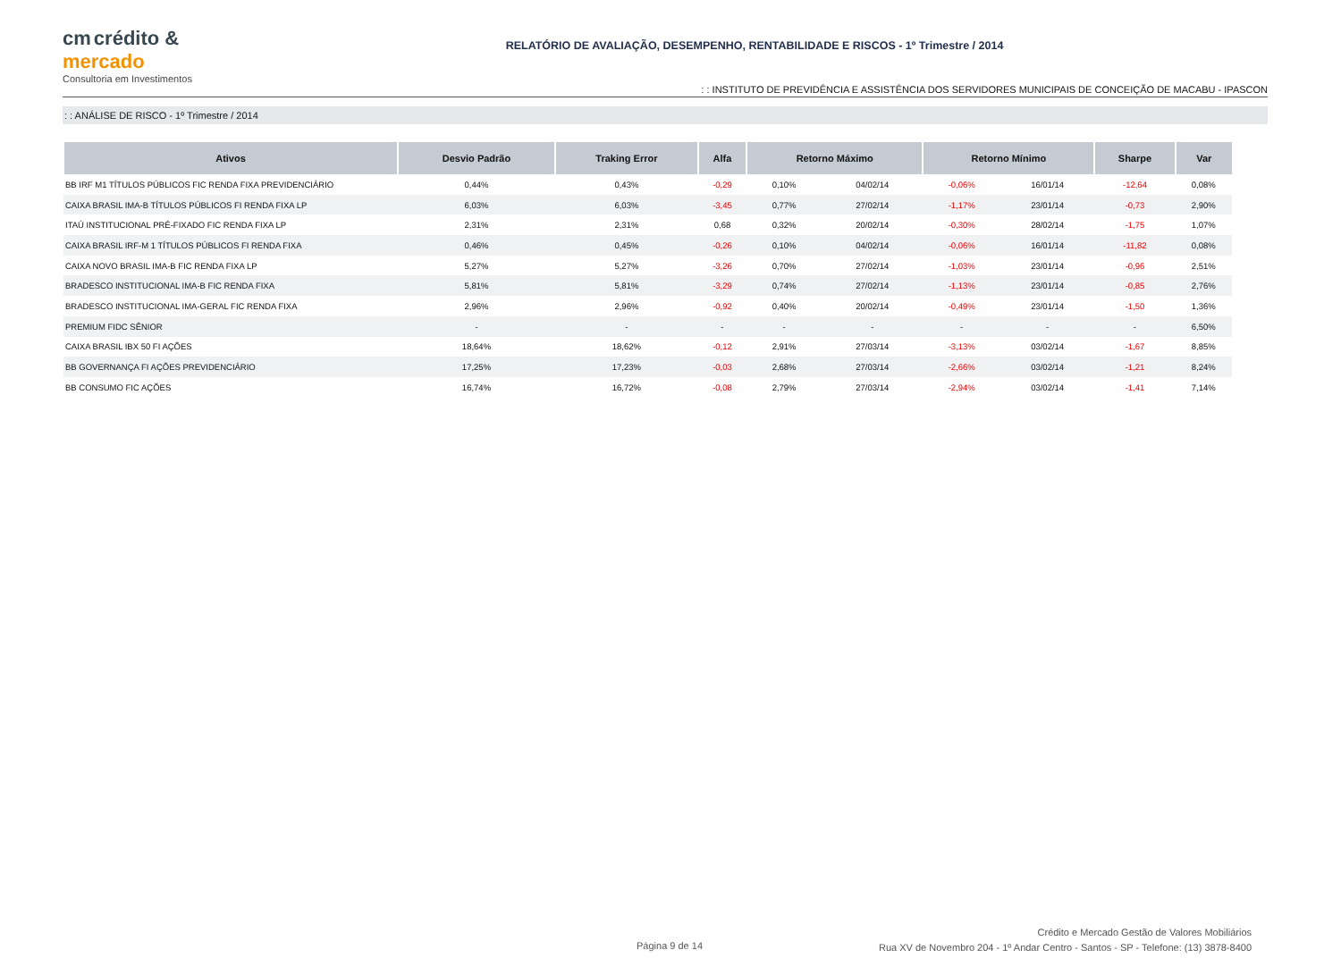cm crédito &
mercado
Consultoria em Investimentos
RELATÓRIO DE AVALIAÇÃO, DESEMPENHO, RENTABILIDADE E RISCOS - 1º Trimestre / 2014
: : INSTITUTO DE PREVIDÊNCIA E ASSISTÊNCIA DOS SERVIDORES MUNICIPAIS DE CONCEIÇÃO DE MACABU - IPASCON
: : ANÁLISE DE RISCO - 1º Trimestre / 2014
| Ativos | Desvio Padrão | Traking Error | Alfa | Retorno Máximo | | Retorno Mínimo | | Sharpe | Var |
| --- | --- | --- | --- | --- | --- | --- | --- | --- | --- |
| BB IRF M1 TÍTULOS PÚBLICOS FIC RENDA FIXA PREVIDENCIÁRIO | 0,44% | 0,43% | -0,29 | 0,10% | 04/02/14 | -0,06% | 16/01/14 | -12,64 | 0,08% |
| CAIXA BRASIL IMA-B TÍTULOS PÚBLICOS FI RENDA FIXA LP | 6,03% | 6,03% | -3,45 | 0,77% | 27/02/14 | -1,17% | 23/01/14 | -0,73 | 2,90% |
| ITAÚ INSTITUCIONAL PRÉ-FIXADO FIC RENDA FIXA LP | 2,31% | 2,31% | 0,68 | 0,32% | 20/02/14 | -0,30% | 28/02/14 | -1,75 | 1,07% |
| CAIXA BRASIL IRF-M 1 TÍTULOS PÚBLICOS FI RENDA FIXA | 0,46% | 0,45% | -0,26 | 0,10% | 04/02/14 | -0,06% | 16/01/14 | -11,82 | 0,08% |
| CAIXA NOVO BRASIL IMA-B FIC RENDA FIXA LP | 5,27% | 5,27% | -3,26 | 0,70% | 27/02/14 | -1,03% | 23/01/14 | -0,96 | 2,51% |
| BRADESCO INSTITUCIONAL IMA-B FIC RENDA FIXA | 5,81% | 5,81% | -3,29 | 0,74% | 27/02/14 | -1,13% | 23/01/14 | -0,85 | 2,76% |
| BRADESCO INSTITUCIONAL IMA-GERAL FIC RENDA FIXA | 2,96% | 2,96% | -0,92 | 0,40% | 20/02/14 | -0,49% | 23/01/14 | -1,50 | 1,36% |
| PREMIUM FIDC SÊNIOR | - | - | - | - | - | - | - | - | 6,50% |
| CAIXA BRASIL IBX 50 FI AÇÕES | 18,64% | 18,62% | -0,12 | 2,91% | 27/03/14 | -3,13% | 03/02/14 | -1,67 | 8,85% |
| BB GOVERNANÇA FI AÇÕES PREVIDENCIÁRIO | 17,25% | 17,23% | -0,03 | 2,68% | 27/03/14 | -2,66% | 03/02/14 | -1,21 | 8,24% |
| BB CONSUMO FIC AÇÕES | 16,74% | 16,72% | -0,08 | 2,79% | 27/03/14 | -2,94% | 03/02/14 | -1,41 | 7,14% |
Página 9 de 14
Crédito e Mercado Gestão de Valores Mobiliários
Rua XV de Novembro 204 - 1º Andar Centro - Santos - SP - Telefone: (13) 3878-8400